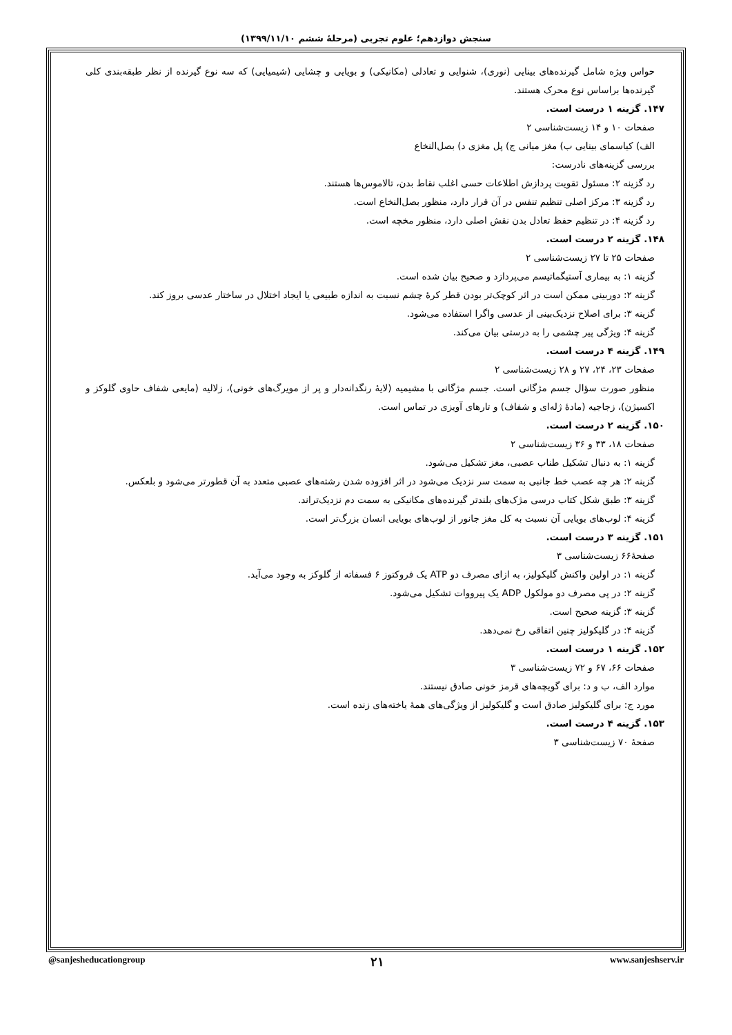سنجش دوازدهم؛ علوم تجربی (مرحلهٔ ششم ۱۳۹۹/۱۱/۱۰)
حواس ویژه شامل گیرنده‌های بینایی (نوری)، شنوایی و تعادلی (مکانیکی) و بویایی و چشایی (شیمیایی) که سه نوع گیرنده از نظر طبقه‌بندی کلی گیرنده‌ها براساس نوع محرک هستند.
۱۴۷. گزینه ۱ درست است.
صفحات ۱۰ و ۱۴ زیست‌شناسی ۲
الف) کیاسمای بینایی ب) مغز میانی ج) پل مغزی د) بصل‌النخاع
بررسی گزینه‌های نادرست:
رد گزینه ۲: مسئول تقویت پردازش اطلاعات حسی اغلب نقاط بدن، تالاموس‌ها هستند.
رد گزینه ۳: مرکز اصلی تنظیم تنفس در آن قرار دارد، منظور بصل‌النخاع است.
رد گزینه ۴: در تنظیم حفظ تعادل بدن نقش اصلی دارد، منظور مخچه است.
۱۴۸. گزینه ۲ درست است.
صفحات ۲۵ تا ۲۷ زیست‌شناسی ۲
گزینه ۱: به بیماری آستیگماتیسم می‌پردازد و صحیح بیان شده است.
گزینه ۲: دوربینی ممکن است در اثر کوچک‌تر بودن قطر کرهٔ چشم نسبت به اندازه طبیعی یا ایجاد اختلال در ساختار عدسی بروز کند.
گزینه ۳: برای اصلاح نزدیک‌بینی از عدسی واگرا استفاده می‌شود.
گزینه ۴: ویژگی پیر چشمی را به درستی بیان می‌کند.
۱۴۹. گزینه ۴ درست است.
صفحات ۲۳، ۲۴، ۲۷ و ۲۸ زیست‌شناسی ۲
منظور صورت سؤال جسم مژگانی است. جسم مژگانی با مشیمیه (لایهٔ رنگدانه‌دار و پر از مویرگ‌های خونی)، زلالیه (مایعی شفاف حاوی گلوکز و اکسیژن)، زجاجیه (مادهٔ ژله‌ای و شفاف) و تارهای آویزی در تماس است.
۱۵۰. گزینه ۲ درست است.
صفحات ۱۸، ۳۳ و ۳۶ زیست‌شناسی ۲
گزینه ۱: به دنبال تشکیل طناب عصبی، مغز تشکیل می‌شود.
گزینه ۲: هر چه عصب خط جانبی به سمت سر نزدیک می‌شود در اثر افزوده شدن رشته‌های عصبی متعدد به آن قطورتر می‌شود و بلعکس.
گزینه ۳: طبق شکل کتاب درسی مژک‌های بلندتر گیرنده‌های مکانیکی به سمت دم نزدیک‌تراند.
گزینه ۴: لوب‌های بویایی آن نسبت به کل مغز جانور از لوب‌های بویایی انسان بزرگ‌تر است.
۱۵۱. گزینه ۳ درست است.
صفحهٔ۶۶ زیست‌شناسی ۳
گزینه ۱: در اولین واکنش گلیکولیز، به ازای مصرف دو ATP یک فروکتوز ۶ فسفاته از گلوکز به وجود می‌آید.
گزینه ۲: در پی مصرف دو مولکول ADP یک پیرووات تشکیل می‌شود.
گزینه ۳: گزینه صحیح است.
گزینه ۴: در گلیکولیز چنین اتفاقی رخ نمی‌دهد.
۱۵۲. گزینه ۱ درست است.
صفحات ۶۶، ۶۷ و ۷۲ زیست‌شناسی ۳
موارد الف، ب و د: برای گویچه‌های قرمز خونی صادق نیستند.
مورد ج: برای گلیکولیز صادق است و گلیکولیز از ویژگی‌های همهٔ یاخته‌های زنده است.
۱۵۳. گزینه ۴ درست است.
صفحهٔ ۷۰ زیست‌شناسی ۳
@sanjesheducationgroup ۲۱ www.sanjeshserv.ir